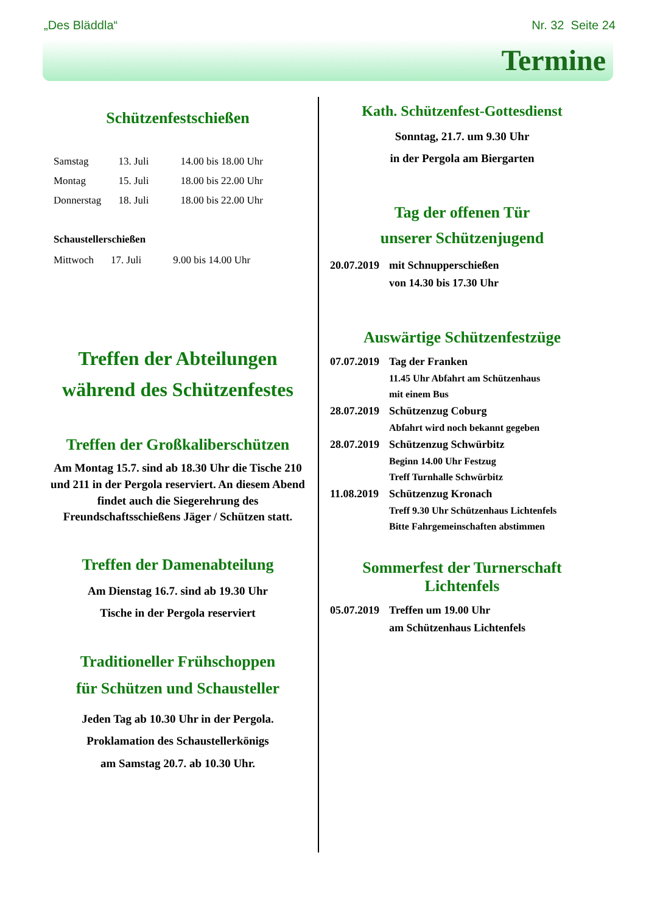„Des Bläddla“Nr. 32 Seite 24
Termine
Schützenfestschießen
| Samstag | 13. Juli | 14.00 bis 18.00 Uhr |
| Montag | 15. Juli | 18.00 bis 22.00 Uhr |
| Donnerstag | 18. Juli | 18.00 bis 22.00 Uhr |
Schaustellerschießen
| Mittwoch | 17. Juli | 9.00 bis 14.00 Uhr |
Treffen der Abteilungen
während des Schützenfestes
Treffen der Großkaliberschützen
Am Montag 15.7. sind ab 18.30 Uhr die Tische 210 und 211 in der Pergola reserviert. An diesem Abend findet auch die Siegerehrung des Freundschaftsschießens Jäger / Schützen statt.
Treffen der Damenabteilung
Am Dienstag 16.7. sind ab 19.30 Uhr
Tische in der Pergola reserviert
Traditioneller Frühschoppen
für Schützen und Schausteller
Jeden Tag ab 10.30 Uhr in der Pergola.
Proklamation des Schaustellerkönigs
am Samstag 20.7. ab 10.30 Uhr.
Kath. Schützenfest-Gottesdienst
Sonntag, 21.7. um 9.30 Uhr
in der Pergola am Biergarten
Tag der offenen Tür
unserer Schützenjugend
| 20.07.2019 | mit Schnupperschießen |
| | von 14.30 bis 17.30 Uhr |
Auswärtige Schützenfestzüge
| 07.07.2019 | Tag der Franken |
| | 11.45 Uhr Abfahrt am Schützenhaus |
| | mit einem Bus |
| 28.07.2019 | Schützenzug Coburg |
| | Abfahrt wird noch bekannt gegeben |
| 28.07.2019 | Schützenzug Schwürbitz |
| | Beginn 14.00 Uhr Festzug |
| | Treff Turnhalle Schwürbitz |
| 11.08.2019 | Schützenzug Kronach |
| | Treff 9.30 Uhr Schützenhaus Lichtenfels |
| | Bitte Fahrgemeinschaften abstimmen |
Sommerfest der Turnerschaft Lichtenfels
| 05.07.2019 | Treffen um 19.00 Uhr |
| | am Schützenhaus Lichtenfels |